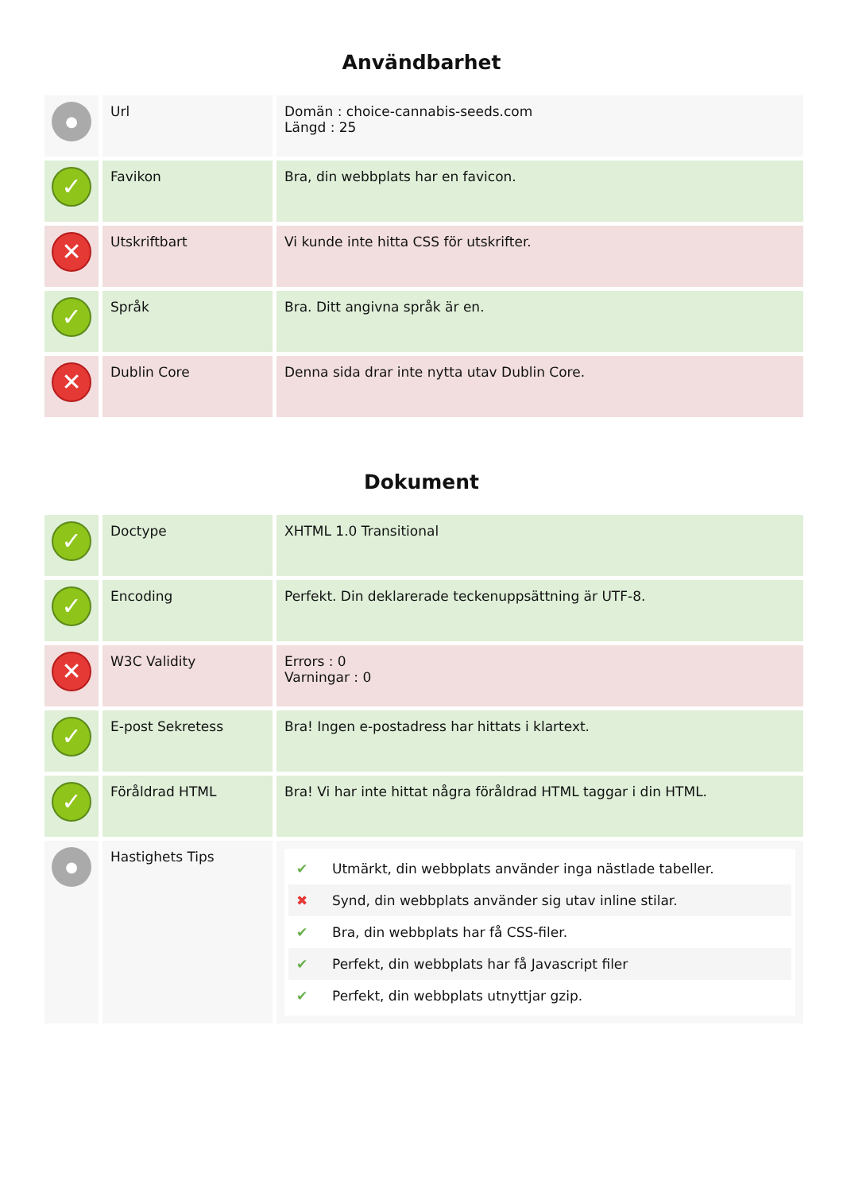Användbarhet
| ● | Url | Domän : choice-cannabis-seeds.com Längd : 25 |
| ✓ | Favikon | Bra, din webbplats har en favicon. |
| ✕ | Utskriftbart | Vi kunde inte hitta CSS för utskrifter. |
| ✓ | Språk | Bra. Ditt angivna språk är en. |
| ✕ | Dublin Core | Denna sida drar inte nytta utav Dublin Core. |
Dokument
| ✓ | Doctype | XHTML 1.0 Transitional |
| ✓ | Encoding | Perfekt. Din deklarerade teckenuppsättning är UTF-8. |
| ✕ | W3C Validity | Errors : 0 Varningar : 0 |
| ✓ | E-post Sekretess | Bra! Ingen e-postadress har hittats i klartext. |
| ✓ | Föråldrad HTML | Bra! Vi har inte hittat några föråldrad HTML taggar i din HTML. |
| ● | Hastighets Tips | ✔ Utmärkt, din webbplats använder inga nästlade tabeller. ✖ Synd, din webbplats använder sig utav inline stilar. ✔ Bra, din webbplats har få CSS-filer. ✔ Perfekt, din webbplats har få Javascript filer ✔ Perfekt, din webbplats utnyttjar gzip. |